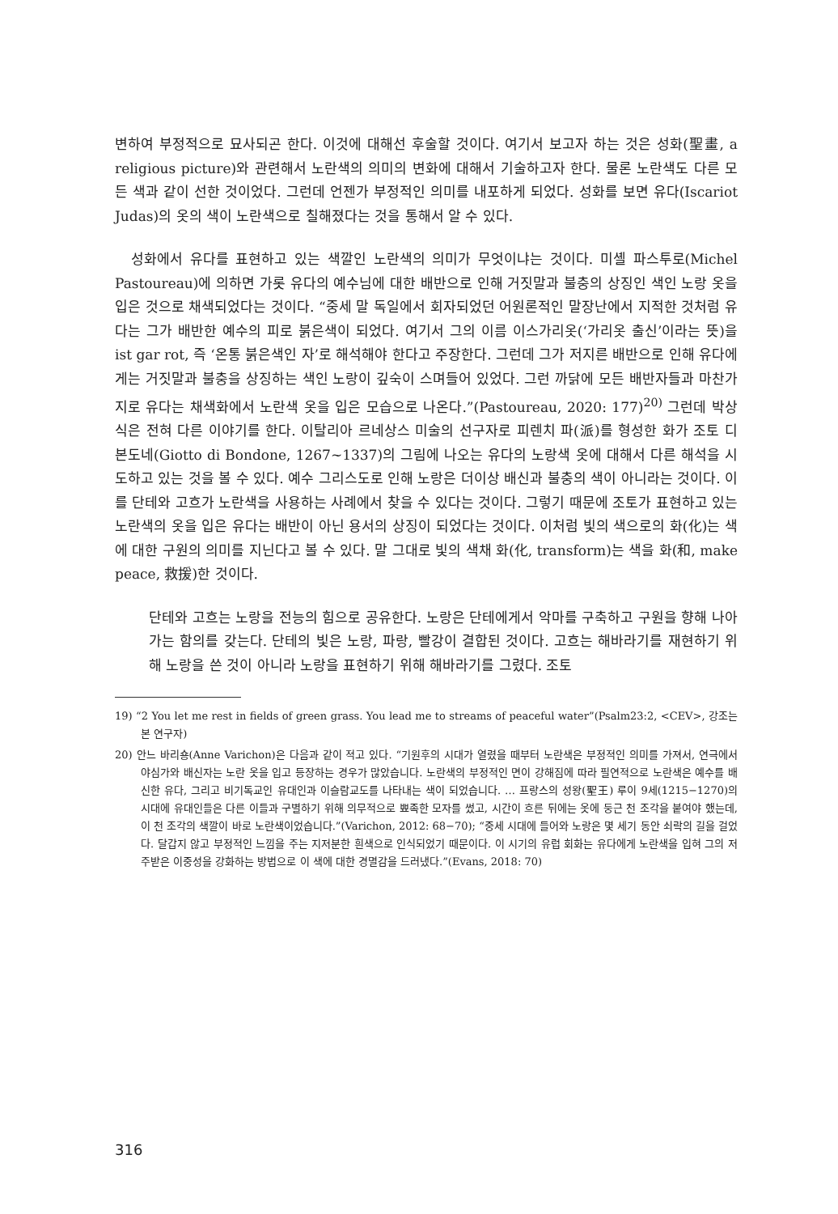변하여 부정적으로 묘사되곤 한다. 이것에 대해선 후술할 것이다. 여기서 보고자 하는 것은 성화(聖畫, a religious picture)와 관련해서 노란색의 의미의 변화에 대해서 기술하고자 한다. 물론 노란색도 다른 모든 색과 같이 선한 것이었다. 그런데 언젠가 부정적인 의미를 내포하게 되었다. 성화를 보면 유다(Iscariot Judas)의 옷의 색이 노란색으로 칠해졌다는 것을 통해서 알 수 있다.
성화에서 유다를 표현하고 있는 색깔인 노란색의 의미가 무엇이냐는 것이다. 미셸 파스투로(Michel Pastoureau)에 의하면 가롯 유다의 예수님에 대한 배반으로 인해 거짓말과 불충의 상징인 색인 노랑 옷을 입은 것으로 채색되었다는 것이다. “중세 말 독일에서 회자되었던 어원론적인 말장난에서 지적한 것처럼 유다는 그가 배반한 예수의 피로 붉은색이 되었다. 여기서 그의 이름 이스가리옷(‘가리옷 출신’이라는 뜻)을 ist gar rot, 즉 ‘온통 붉은색인 자’로 해석해야 한다고 주장한다. 그런데 그가 저지른 배반으로 인해 유다에게는 거짓말과 불충을 상징하는 색인 노랑이 깊숙이 스며들어 있었다. 그런 까닭에 모든 배반자들과 마찬가지로 유다는 채색화에서 노란색 옷을 입은 모습으로 나온다.”(Pastoureau, 2020: 177)<sup>20)</sup> 그런데 박상식은 전혀 다른 이야기를 한다. 이탈리아 르네상스 미술의 선구자로 피렌치 파(派)를 형성한 화가 조토 디 본도네(Giotto di Bondone, 1267~1337)의 그림에 나오는 유다의 노랑색 옷에 대해서 다른 해석을 시도하고 있는 것을 볼 수 있다. 예수 그리스도로 인해 노랑은 더이상 배신과 불충의 색이 아니라는 것이다. 이를 단테와 고흐가 노란색을 사용하는 사례에서 찾을 수 있다는 것이다. 그렇기 때문에 조토가 표현하고 있는 노란색의 옷을 입은 유다는 배반이 아닌 용서의 상징이 되었다는 것이다. 이처럼 빛의 색으로의 화(化)는 색에 대한 구원의 의미를 지닌다고 볼 수 있다. 말 그대로 빛의 색채 화(化, transform)는 색을 화(和, make peace, 救援)한 것이다.
단테와 고흐는 노랑을 전능의 힘으로 공유한다. 노랑은 단테에게서 악마를 구축하고 구원을 향해 나아가는 함의를 갖는다. 단테의 빛은 노랑, 파랑, 빨강이 결합된 것이다. 고흐는 해바라기를 재현하기 위해 노랑을 쓴 것이 아니라 노랑을 표현하기 위해 해바라기를 그렸다. 조토
19) “2 You let me rest in fields of green grass. You lead me to streams of peaceful water”(Psalm23:2, <CEV>, 강조는 본 연구자)
20) 안느 바리숑(Anne Varichon)은 다음과 같이 적고 있다. “기원후의 시대가 열렸을 때부터 노란색은 부정적인 의미를 가져서, 연극에서 야심가와 배신자는 노란 옷을 입고 등장하는 경우가 많았습니다. 노란색의 부정적인 면이 강해짐에 따라 필연적으로 노란색은 예수를 배신한 유다, 그리고 비기독교인 유대인과 이슬람교도를 나타내는 색이 되었습니다. … 프랑스의 성왕(聖王) 루이 9세(1215−1270)의 시대에 유대인들은 다른 이들과 구별하기 위해 의무적으로 뾰족한 모자를 썼고, 시간이 흐른 뒤에는 옷에 둥근 천 조각을 붙여야 했는데, 이 천 조각의 색깔이 바로 노란색이었습니다.”(Varichon, 2012: 68−70); “중세 시대에 들어와 노랑은 몇 세기 동안 쇠락의 길을 걸었다. 달갑지 않고 부정적인 느낌을 주는 지저분한 흰색으로 인식되었기 때문이다. 이 시기의 유럽 회화는 유다에게 노란색을 입혀 그의 저주받은 이중성을 강화하는 방법으로 이 색에 대한 경멸감을 드러냈다.”(Evans, 2018: 70)
316